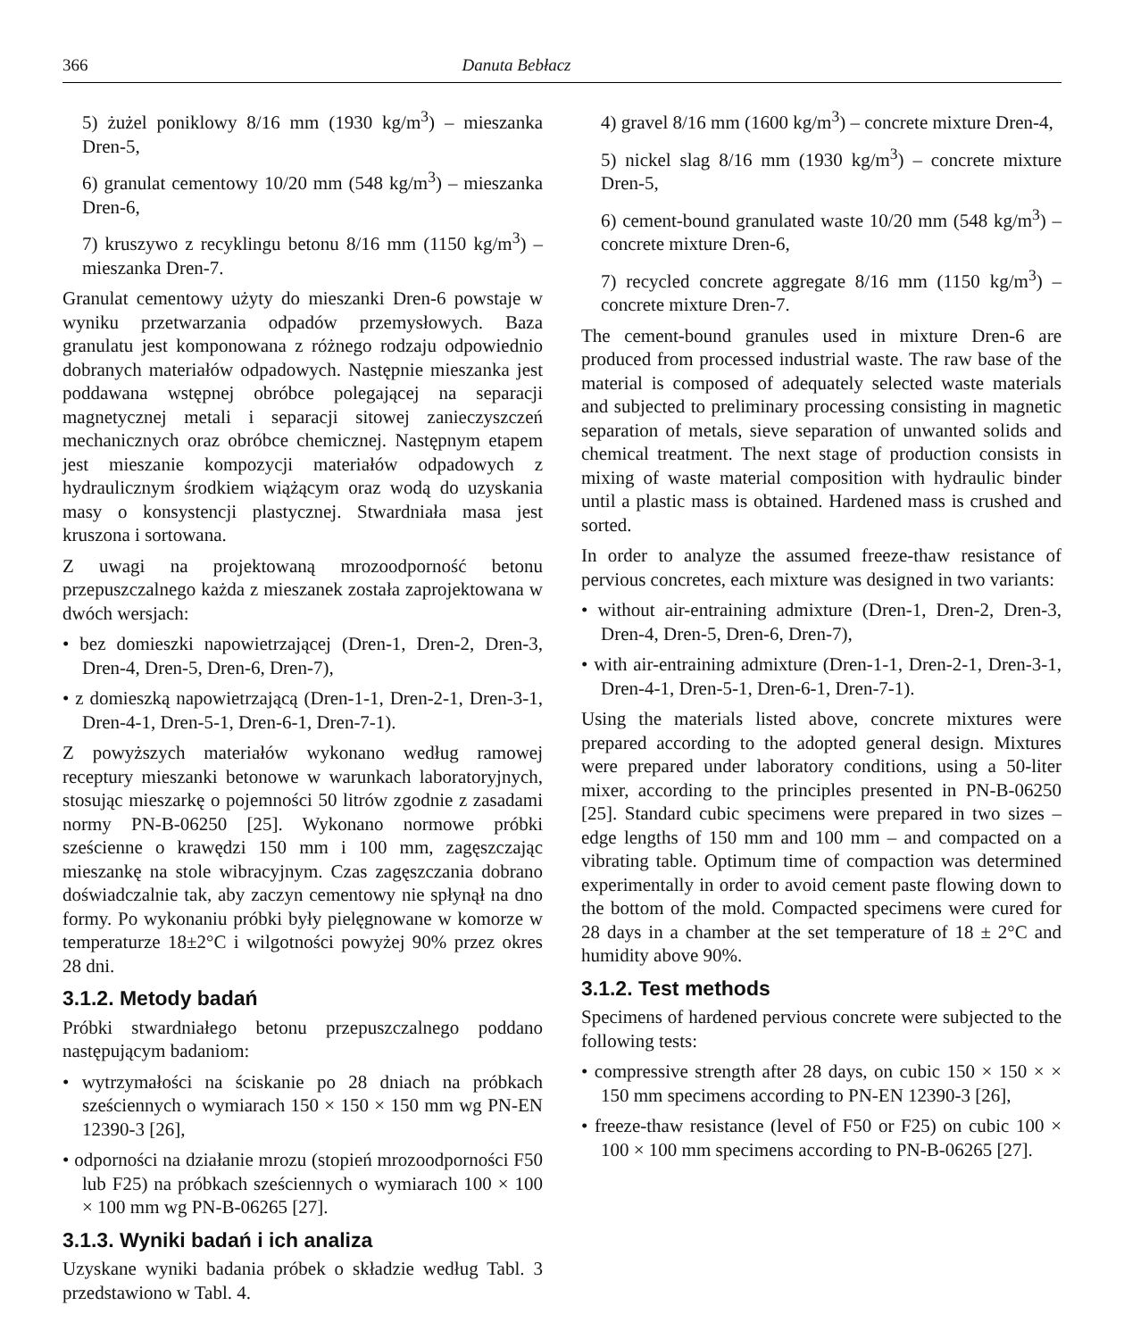366 Danuta Bebłacz
5) żużel poniklowy 8/16 mm (1930 kg/m<sup>3</sup>) – mieszanka Dren-5,
6) granulat cementowy 10/20 mm (548 kg/m<sup>3</sup>) – mieszanka Dren-6,
7) kruszywo z recyklingu betonu 8/16 mm (1150 kg/m<sup>3</sup>) – mieszanka Dren-7.
Granulat cementowy użyty do mieszanki Dren-6 powstaje w wyniku przetwarzania odpadów przemysłowych. Baza granulatu jest komponowana z różnego rodzaju odpowiednio dobranych materiałów odpadowych. Następnie mieszanka jest poddawana wstępnej obróbce polegającej na separacji magnetycznej metali i separacji sitowej zanieczyszczeń mechanicznych oraz obróbce chemicznej. Następnym etapem jest mieszanie kompozycji materiałów odpadowych z hydraulicznym środkiem wiążącym oraz wodą do uzyskania masy o konsystencji plastycznej. Stwardniała masa jest kruszona i sortowana.
Z uwagi na projektowaną mrozoodporność betonu przepuszczalnego każda z mieszanek została zaprojektowana w dwóch wersjach:
• bez domieszki napowietrzającej (Dren-1, Dren-2, Dren-3, Dren-4, Dren-5, Dren-6, Dren-7),
• z domieszką napowietrzającą (Dren-1-1, Dren-2-1, Dren-3-1, Dren-4-1, Dren-5-1, Dren-6-1, Dren-7-1).
Z powyższych materiałów wykonano według ramowej receptury mieszanki betonowe w warunkach laboratoryjnych, stosując mieszarkę o pojemności 50 litrów zgodnie z zasadami normy PN-B-06250 [25]. Wykonano normowe próbki sześcienne o krawędzi 150 mm i 100 mm, zagęszczając mieszankę na stole wibracyjnym. Czas zagęszczania dobrano doświadczalnie tak, aby zaczyn cementowy nie spłynął na dno formy. Po wykonaniu próbki były pielęgnowane w komorze w temperaturze 18±2°C i wilgotności powyżej 90% przez okres 28 dni.
3.1.2. Metody badań
Próbki stwardniałego betonu przepuszczalnego poddano następującym badaniom:
• wytrzymałości na ściskanie po 28 dniach na próbkach sześciennych o wymiarach 150 × 150 × 150 mm wg PN-EN 12390-3 [26],
• odporności na działanie mrozu (stopień mrozoodporności F50 lub F25) na próbkach sześciennych o wymiarach 100 × 100 × 100 mm wg PN-B-06265 [27].
3.1.3. Wyniki badań i ich analiza
Uzyskane wyniki badania próbek o składzie według Tabl. 3 przedstawiono w Tabl. 4.
4) gravel 8/16 mm (1600 kg/m<sup>3</sup>) – concrete mixture Dren-4,
5) nickel slag 8/16 mm (1930 kg/m<sup>3</sup>) – concrete mixture Dren-5,
6) cement-bound granulated waste 10/20 mm (548 kg/m<sup>3</sup>) – concrete mixture Dren-6,
7) recycled concrete aggregate 8/16 mm (1150 kg/m<sup>3</sup>) – concrete mixture Dren-7.
The cement-bound granules used in mixture Dren-6 are produced from processed industrial waste. The raw base of the material is composed of adequately selected waste materials and subjected to preliminary processing consisting in magnetic separation of metals, sieve separation of unwanted solids and chemical treatment. The next stage of production consists in mixing of waste material composition with hydraulic binder until a plastic mass is obtained. Hardened mass is crushed and sorted.
In order to analyze the assumed freeze-thaw resistance of pervious concretes, each mixture was designed in two variants:
• without air-entraining admixture (Dren-1, Dren-2, Dren-3, Dren-4, Dren-5, Dren-6, Dren-7),
• with air-entraining admixture (Dren-1-1, Dren-2-1, Dren-3-1, Dren-4-1, Dren-5-1, Dren-6-1, Dren-7-1).
Using the materials listed above, concrete mixtures were prepared according to the adopted general design. Mixtures were prepared under laboratory conditions, using a 50-liter mixer, according to the principles presented in PN-B-06250 [25]. Standard cubic specimens were prepared in two sizes – edge lengths of 150 mm and 100 mm – and compacted on a vibrating table. Optimum time of compaction was determined experimentally in order to avoid cement paste flowing down to the bottom of the mold. Compacted specimens were cured for 28 days in a chamber at the set temperature of 18 ± 2°C and humidity above 90%.
3.1.2. Test methods
Specimens of hardened pervious concrete were subjected to the following tests:
• compressive strength after 28 days, on cubic 150 × 150 × × 150 mm specimens according to PN-EN 12390-3 [26],
• freeze-thaw resistance (level of F50 or F25) on cubic 100 × 100 × 100 mm specimens according to PN-B-06265 [27].